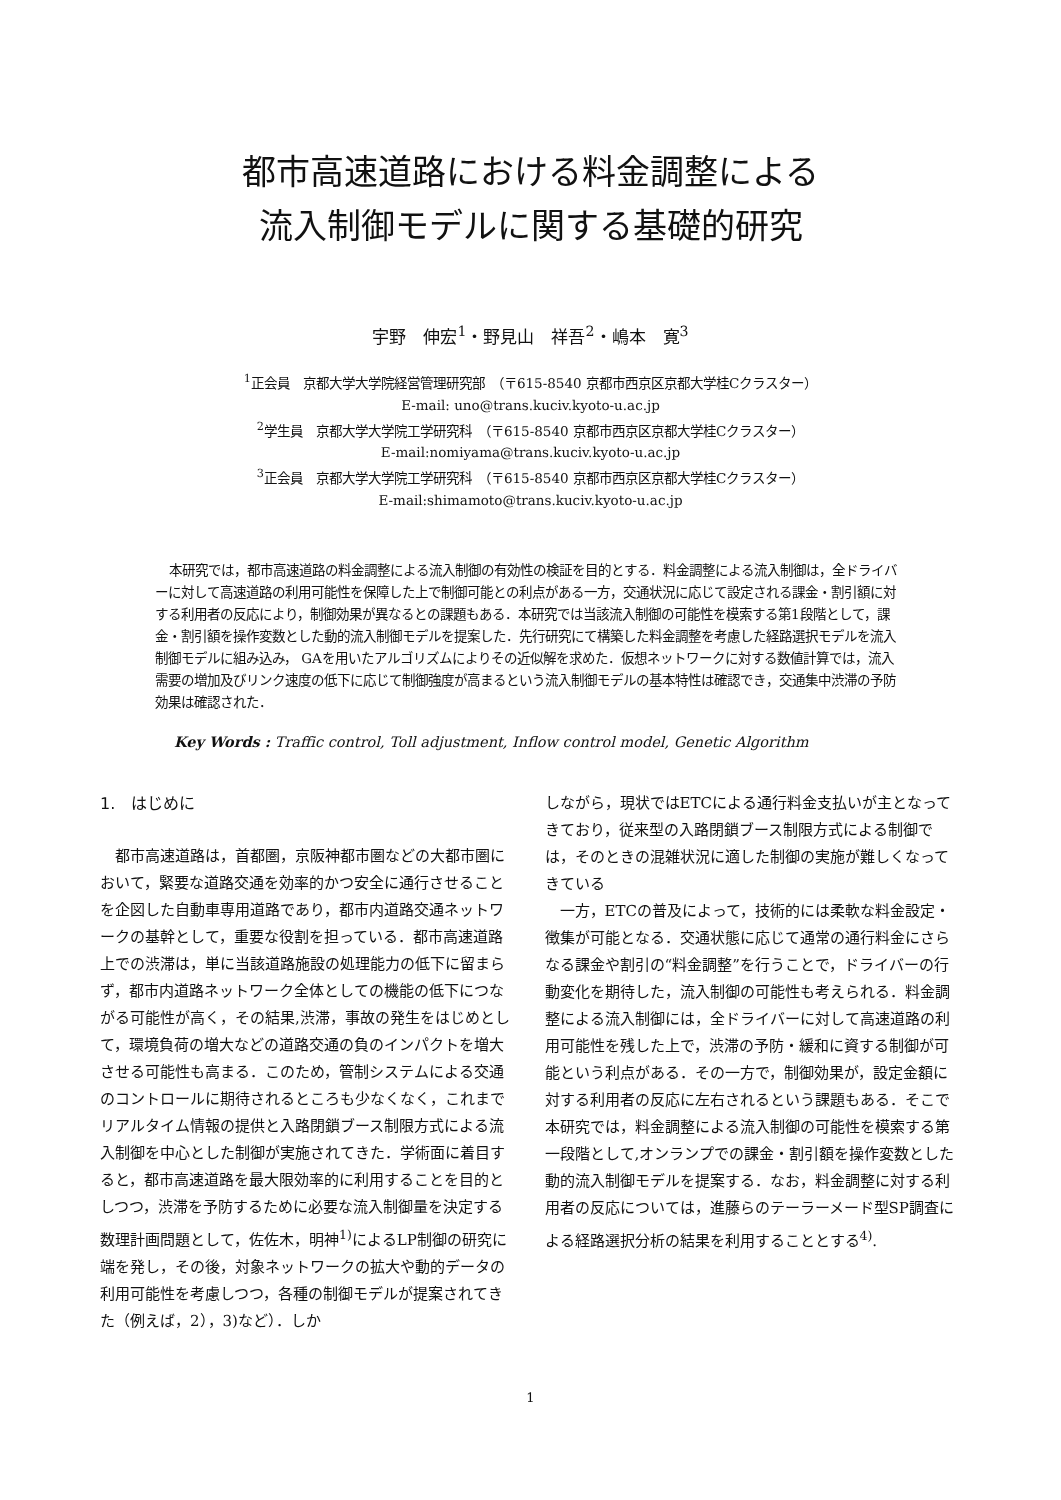都市高速道路における料金調整による
流入制御モデルに関する基礎的研究
宇野　伸宏<sup>1</sup>・野見山　祥吾<sup>2</sup>・嶋本　寛<sup>3</sup>
<sup>1</sup> 正会員　京都大学大学院経営管理研究部　（〒615-8540 京都市西京区京都大学桂Cクラスター）
E-mail: uno@trans.kuciv.kyoto-u.ac.jp
<sup>2</sup> 学生員　京都大学大学院工学研究科　（〒615-8540 京都市西京区京都大学桂Cクラスター）
E-mail:nomiyama@trans.kuciv.kyoto-u.ac.jp
<sup>3</sup> 正会員　京都大学大学院工学研究科　（〒615-8540 京都市西京区京都大学桂Cクラスター）
E-mail:shimamoto@trans.kuciv.kyoto-u.ac.jp
本研究では，都市高速道路の料金調整による流入制御の有効性の検証を目的とする．料金調整による流入制御は，全ドライバーに対して高速道路の利用可能性を保障した上で制御可能との利点がある一方，交通状況に応じて設定される課金・割引額に対する利用者の反応により，制御効果が異なるとの課題もある．本研究では当該流入制御の可能性を模索する第1段階として，課金・割引額を操作変数とした動的流入制御モデルを提案した．先行研究にて構築した料金調整を考慮した経路選択モデルを流入制御モデルに組み込み， GAを用いたアルゴリズムによりその近似解を求めた．仮想ネットワークに対する数値計算では，流入需要の増加及びリンク速度の低下に応じて制御強度が高まるという流入制御モデルの基本特性は確認でき，交通集中渋滞の予防効果は確認された．
Key Words : Traffic control, Toll adjustment, Inflow control model, Genetic Algorithm
1.　はじめに
都市高速道路は，首都圏，京阪神都市圏などの大都市圏において，緊要な道路交通を効率的かつ安全に通行させることを企図した自動車専用道路であり，都市内道路交通ネットワークの基幹として，重要な役割を担っている．都市高速道路上での渋滞は，単に当該道路施設の処理能力の低下に留まらず，都市内道路ネットワーク全体としての機能の低下につながる可能性が高く，その結果,渋滞，事故の発生をはじめとして，環境負荷の増大などの道路交通の負のインパクトを増大させる可能性も高まる．このため，管制システムによる交通のコントロールに期待されるところも少なくなく，これまでリアルタイム情報の提供と入路閉鎖ブース制限方式による流入制御を中心とした制御が実施されてきた．学術面に着目すると，都市高速道路を最大限効率的に利用することを目的としつつ，渋滞を予防するために必要な流入制御量を決定する数理計画問題として，佐佐木，明神<sup>1)</sup>によるLP制御の研究に端を発し，その後，対象ネットワークの拡大や動的データの利用可能性を考慮しつつ，各種の制御モデルが提案されてきた（例えば，2），3)など）．しか
しながら，現状ではETCによる通行料金支払いが主となってきており，従来型の入路閉鎖ブース制限方式による制御では，そのときの混雑状況に適した制御の実施が難しくなってきている
一方，ETCの普及によって，技術的には柔軟な料金設定・徴集が可能となる．交通状態に応じて通常の通行料金にさらなる課金や割引の“料金調整”を行うことで，ドライバーの行動変化を期待した，流入制御の可能性も考えられる．料金調整による流入制御には，全ドライバーに対して高速道路の利用可能性を残した上で，渋滞の予防・緩和に資する制御が可能という利点がある．その一方で，制御効果が，設定金額に対する利用者の反応に左右されるという課題もある．そこで本研究では，料金調整による流入制御の可能性を模索する第一段階として,オンランプでの課金・割引額を操作変数とした動的流入制御モデルを提案する．なお，料金調整に対する利用者の反応については，進藤らのテーラーメード型SP調査による経路選択分析の結果を利用することとする<sup>4)</sup>.
1